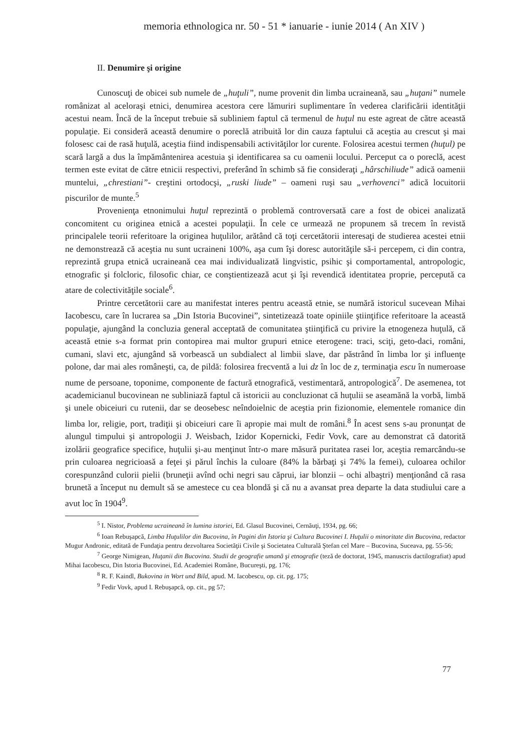memoria ethnologica nr. 50 - 51 * ianuarie - iunie 2014 ( An XIV )
II. Denumire şi origine
Cunoscuţi de obicei sub numele de „huţuli”, nume provenit din limba ucraineană, sau „huţani” numele românizat al aceloraşi etnici, denumirea acestora cere lămuriri suplimentare în vederea clarificării identităţii acestui neam. Încă de la început trebuie să subliniem faptul că termenul de huţul nu este agreat de către această populaţie. Ei consideră această denumire o poreclă atribuită lor din cauza faptului că aceştia au crescut şi mai folosesc cai de rasă huţulă, aceştia fiind indispensabili activităţilor lor curente. Folosirea acestui termen (huţul) pe scară largă a dus la împământenirea acestuia şi identificarea sa cu oamenii locului. Perceput ca o poreclă, acest termen este evitat de către etnicii respectivi, preferând în schimb să fie consideraţi „hârschiliude” adică oamenii muntelui, „chrestiani”- creştini ortodocşi, „ruski liude” – oameni ruşi sau „verhovenci” adică locuitorii piscurilor de munte.<sup>5</sup>
Provenienţa etnonimului huţul reprezintă o problemă controversată care a fost de obicei analizată concomitent cu originea etnică a acestei populaţii. În cele ce urmează ne propunem să trecem în revistă principalele teorii referitoare la originea huţulilor, arătând că toţi cercetătorii interesaţi de studierea acestei etnii ne demonstrează că aceştia nu sunt ucraineni 100%, aşa cum îşi doresc autorităţile să-i percepem, ci din contra, reprezintă grupa etnică ucraineană cea mai individualizată lingvistic, psihic şi comportamental, antropologic, etnografic şi folcloric, filosofic chiar, ce conştientizează acut şi îşi revendică identitatea proprie, percepută ca atare de colectivităţile sociale<sup>6</sup>.
Printre cercetătorii care au manifestat interes pentru această etnie, se numără istoricul sucevean Mihai Iacobescu, care în lucrarea sa „Din Istoria Bucovinei”, sintetizează toate opiniile ştiinţifice referitoare la această populaţie, ajungând la concluzia general acceptată de comunitatea ştiinţifică cu privire la etnogeneza huţulă, că această etnie s-a format prin contopirea mai multor grupuri etnice eterogene: traci, sciţi, geto-daci, români, cumani, slavi etc, ajungând să vorbească un subdialect al limbii slave, dar păstrând în limba lor şi influenţe polone, dar mai ales româneşti, ca, de pildă: folosirea frecventă a lui dz în loc de z, terminaţia escu în numeroase nume de persoane, toponime, componente de factură etnografică, vestimentară, antropologică<sup>7</sup>. De asemenea, tot academicianul bucovinean ne subliniază faptul că istoricii au concluzionat că huţulii se aseamănă la vorbă, limbă şi unele obiceiuri cu rutenii, dar se deosebesc neîndoielnic de aceştia prin fizionomie, elementele romanice din limba lor, religie, port, tradiţii şi obiceiuri care îi apropie mai mult de români.<sup>8</sup> În acest sens s-au pronunţat de alungul timpului şi antropologii J. Weisbach, Izidor Kopernicki, Fedir Vovk, care au demonstrat că datorită izolării geografice specifice, huţulii şi-au menţinut într-o mare măsură puritatea rasei lor, aceştia remarcându-se prin culoarea negricioasă a feţei şi părul închis la culoare (84% la bărbaţi şi 74% la femei), culoarea ochilor corespunzând culorii pielii (bruneţii avînd ochi negri sau căprui, iar blonzii – ochi albaştri) menţionând că rasa brunetă a început nu demult să se amestece cu cea blondă şi că nu a avansat prea departe la data studiului care a avut loc în 1904<sup>9</sup>.
<sup>5</sup> I. Nistor, Problema ucraineană în lumina istoriei, Ed. Glasul Bucovinei, Cernăuţi, 1934, pg. 66;
<sup>6</sup> Ioan Rebuşapcă, Limba Huţulilor din Bucovina, în Pagini din Istoria şi Cultura Bucovinei I. Huţulii o minoritate din Bucovina, redactor Mugur Andronic, editată de Fundaţia pentru dezvoltarea Societăţii Civile şi Societatea Culturală Ştefan cel Mare – Bucovina, Suceava, pg. 55-56;
<sup>7</sup> George Nimigean, Huţanii din Bucovina. Studii de geografie umană şi etnografie (teză de doctorat, 1945, manuscris dactilografiat) apud Mihai Iacobescu, Din Istoria Bucovinei, Ed. Academiei Române, Bucureşti, pg. 176;
<sup>8</sup> R. F. Kaindl, Bukovina in Wort und Bild, apud. M. Iacobescu, op. cit. pg. 175;
<sup>9</sup> Fedir Vovk, apud I. Rebuşapcă, op. cit., pg 57;
77